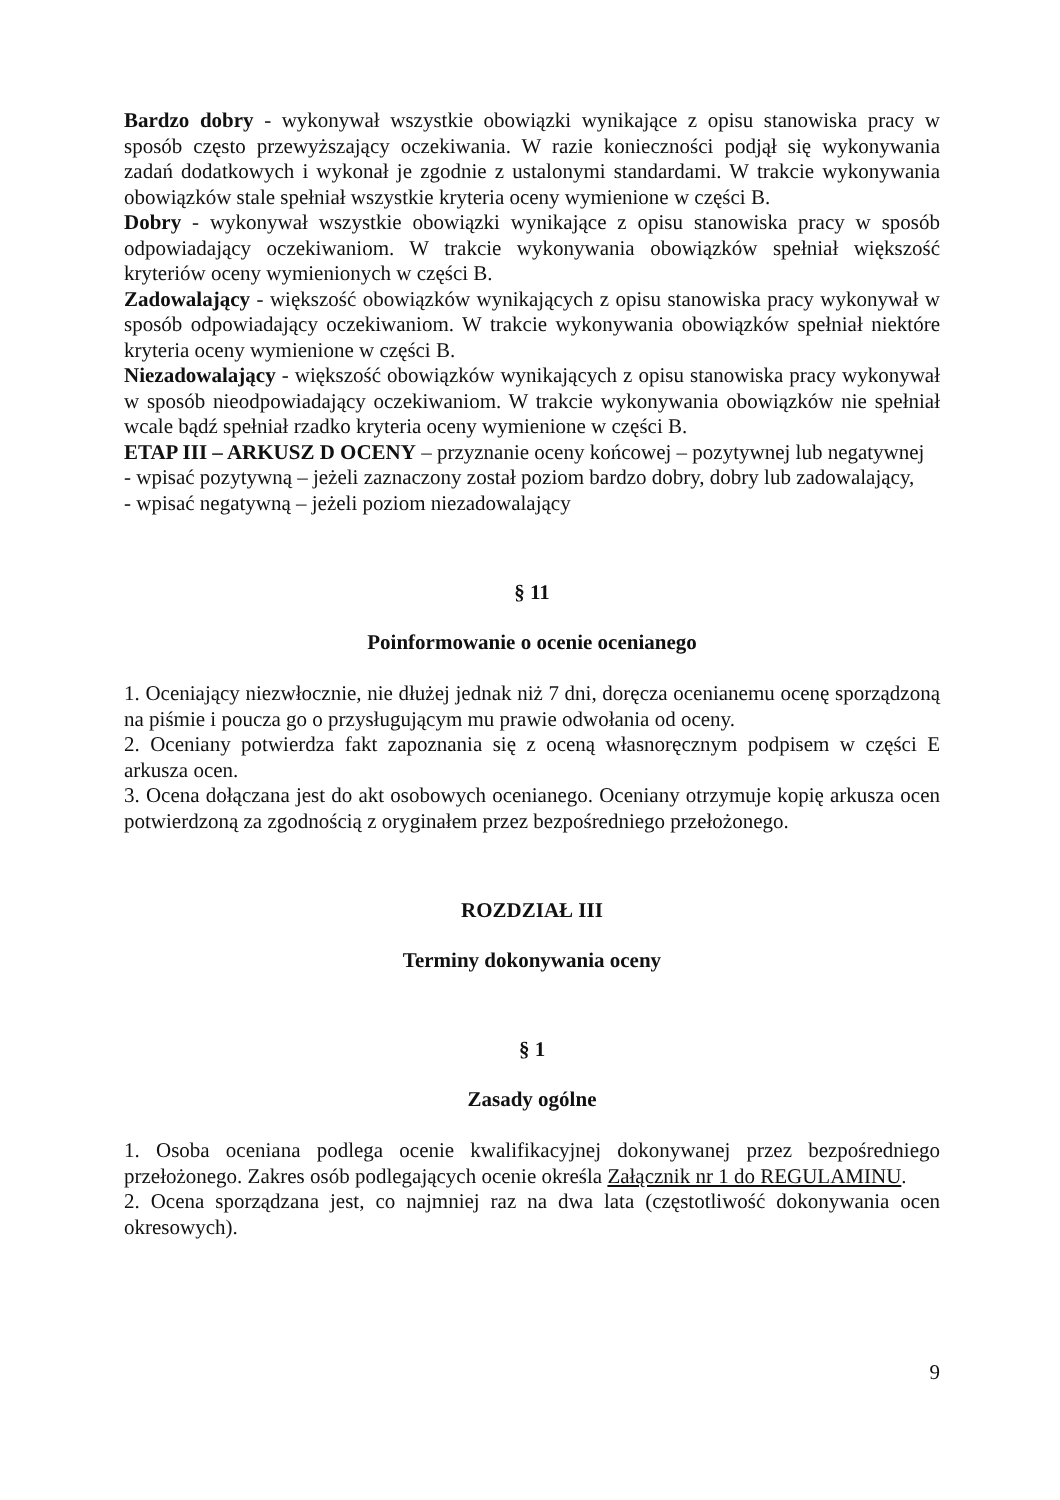Bardzo dobry - wykonywał wszystkie obowiązki wynikające z opisu stanowiska pracy w sposób często przewyższający oczekiwania. W razie konieczności podjął się wykonywania zadań dodatkowych i wykonał je zgodnie z ustalonymi standardami. W trakcie wykonywania obowiązków stale spełniał wszystkie kryteria oceny wymienione w części B.
Dobry - wykonywał wszystkie obowiązki wynikające z opisu stanowiska pracy w sposób odpowiadający oczekiwaniom. W trakcie wykonywania obowiązków spełniał większość kryteriów oceny wymienionych w części B.
Zadowalający - większość obowiązków wynikających z opisu stanowiska pracy wykonywał w sposób odpowiadający oczekiwaniom. W trakcie wykonywania obowiązków spełniał niektóre kryteria oceny wymienione w części B.
Niezadowalający - większość obowiązków wynikających z opisu stanowiska pracy wykonywał w sposób nieodpowiadający oczekiwaniom. W trakcie wykonywania obowiązków nie spełniał wcale bądź spełniał rzadko kryteria oceny wymienione w części B.
ETAP III – ARKUSZ D OCENY – przyznanie oceny końcowej – pozytywnej lub negatywnej
- wpisać pozytywną – jeżeli zaznaczony został poziom bardzo dobry, dobry lub zadowalający,
- wpisać negatywną – jeżeli poziom niezadowalający
§ 11
Poinformowanie o ocenie ocenianego
1. Oceniający niezwłocznie, nie dłużej jednak niż 7 dni, doręcza ocenianemu ocenę sporządzoną na piśmie i poucza go o przysługującym mu prawie odwołania od oceny.
2. Oceniany potwierdza fakt zapoznania się z oceną własnoręcznym podpisem w części E arkusza ocen.
3. Ocena dołączana jest do akt osobowych ocenianego. Oceniany otrzymuje kopię arkusza ocen potwierdzoną za zgodnością z oryginałem przez bezpośredniego przełożonego.
ROZDZIAŁ III
Terminy dokonywania oceny
§ 1
Zasady ogólne
1. Osoba oceniana podlega ocenie kwalifikacyjnej dokonywanej przez bezpośredniego przełożonego. Zakres osób podlegających ocenie określa Załącznik nr 1 do REGULAMINU.
2. Ocena sporządzana jest, co najmniej raz na dwa lata (częstotliwość dokonywania ocen okresowych).
9